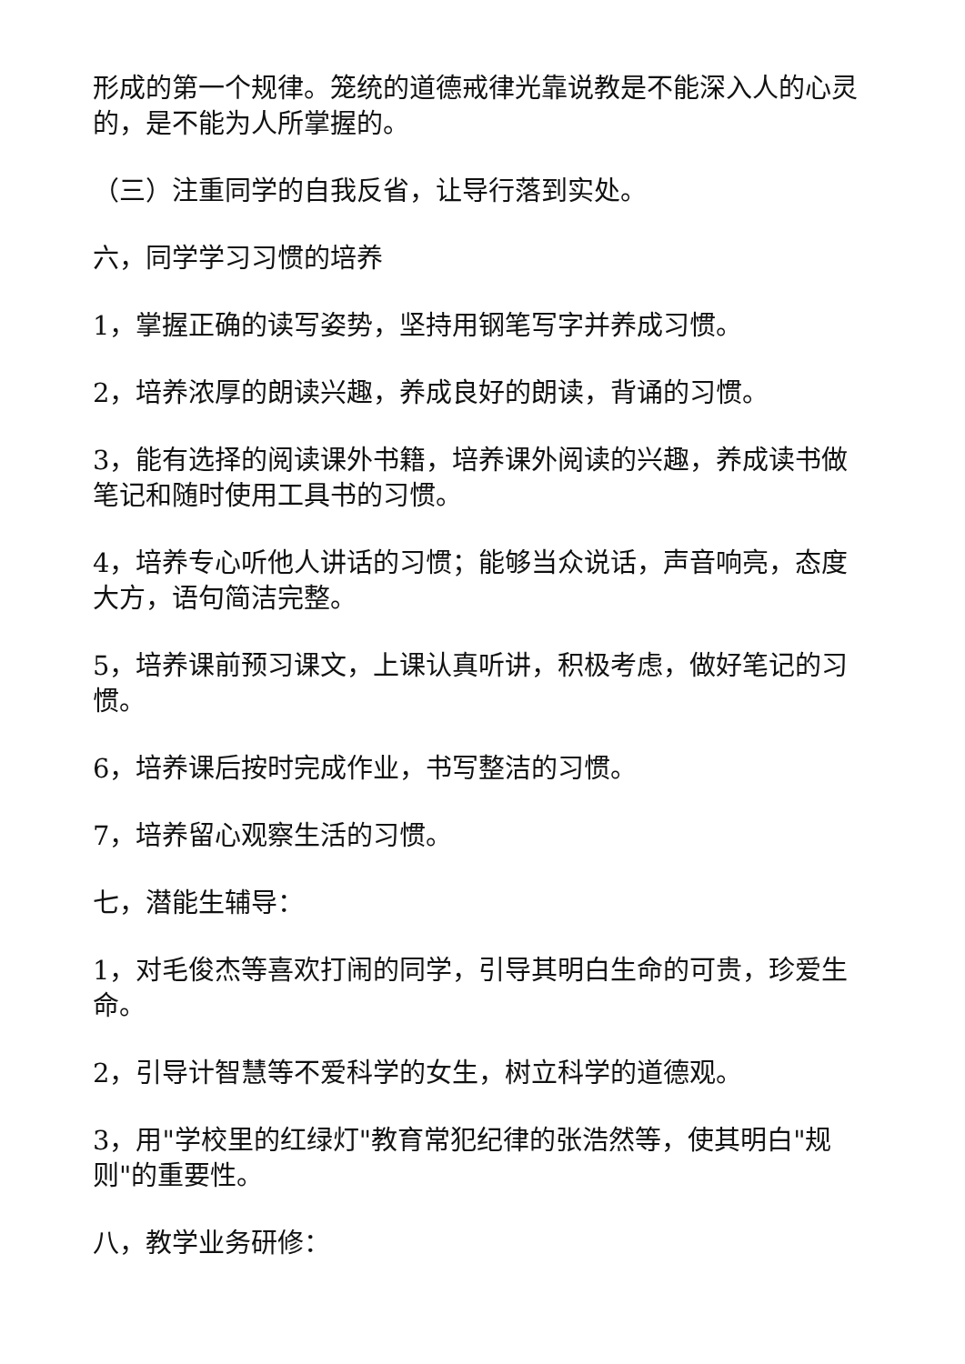形成的第一个规律。笼统的道德戒律光靠说教是不能深入人的心灵的，是不能为人所掌握的。
（三）注重同学的自我反省，让导行落到实处。
六，同学学习习惯的培养
1，掌握正确的读写姿势，坚持用钢笔写字并养成习惯。
2，培养浓厚的朗读兴趣，养成良好的朗读，背诵的习惯。
3，能有选择的阅读课外书籍，培养课外阅读的兴趣，养成读书做笔记和随时使用工具书的习惯。
4，培养专心听他人讲话的习惯；能够当众说话，声音响亮，态度大方，语句简洁完整。
5，培养课前预习课文，上课认真听讲，积极考虑，做好笔记的习惯。
6，培养课后按时完成作业，书写整洁的习惯。
7，培养留心观察生活的习惯。
七，潜能生辅导：
1，对毛俊杰等喜欢打闹的同学，引导其明白生命的可贵，珍爱生命。
2，引导计智慧等不爱科学的女生，树立科学的道德观。
3，用"学校里的红绿灯"教育常犯纪律的张浩然等，使其明白"规则"的重要性。
八，教学业务研修：